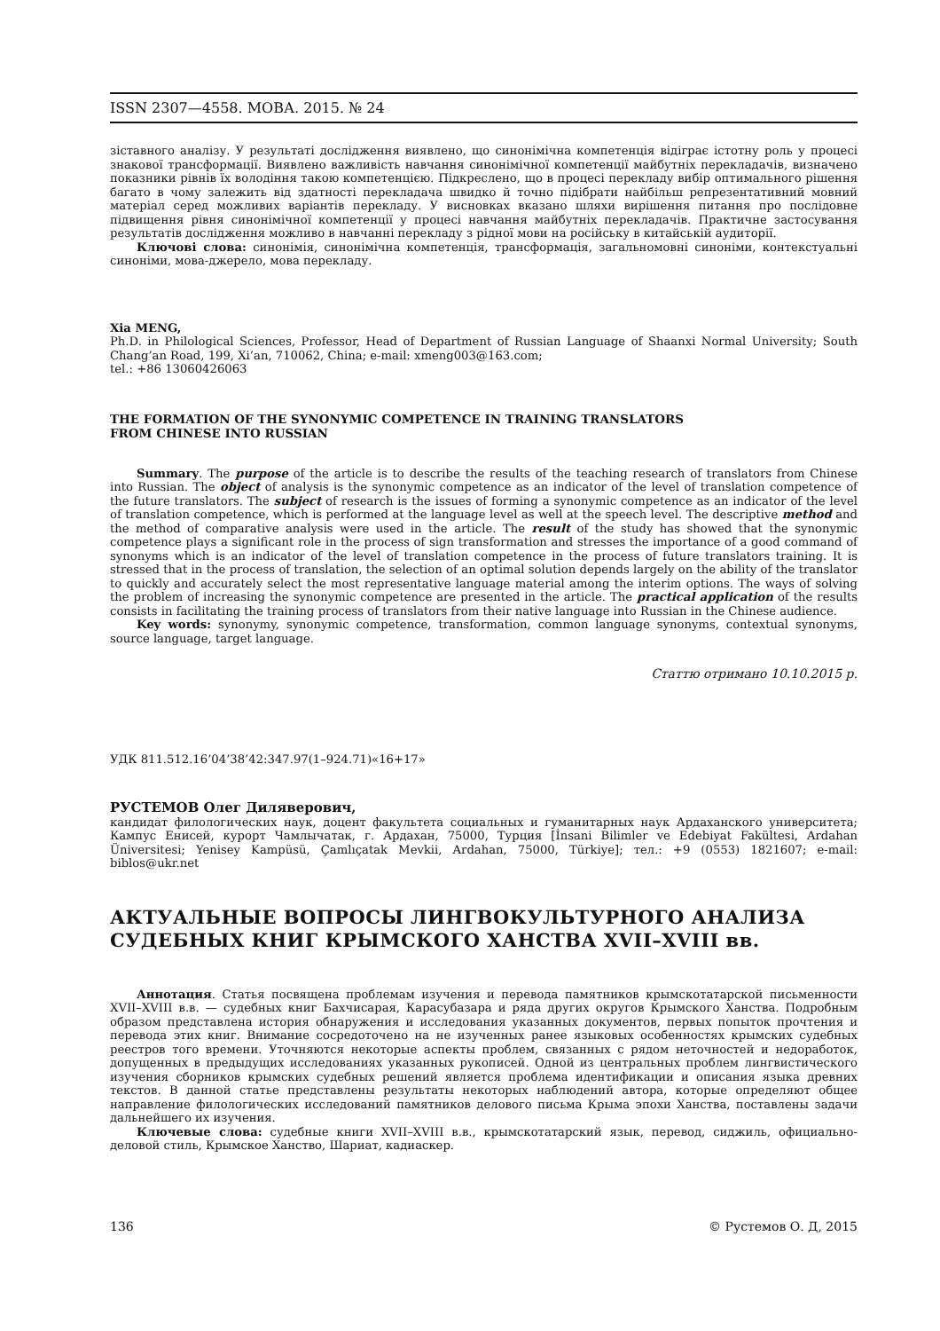ISSN 2307—4558. МОВА. 2015. № 24
зіставного аналізу. У результаті дослідження виявлено, що синонімічна компетенція відіграє істотну роль у процесі знакової трансформації. Виявлено важливість навчання синонімічної компетенції майбутніх перекладачів, визначено показники рівнів їх володіння такою компетенцією. Підкреслено, що в процесі перекладу вибір оптимального рішення багато в чому залежить від здатності перекладача швидко й точно підібрати найбільш репрезентативний мовний матеріал серед можливих варіантів перекладу. У висновках вказано шляхи вирішення питання про послідовне підвищення рівня синонімічної компетенції у процесі навчання майбутніх перекладачів. Практичне застосування результатів дослідження можливо в навчанні перекладу з рідної мови на російську в китайській аудиторії.
Ключові слова: синонімія, синонімічна компетенція, трансформація, загальномовні синоніми, контекстуальні синоніми, мова-джерело, мова перекладу.
Xia MENG,
Ph.D. in Philological Sciences, Professor, Head of Department of Russian Language of Shaanxi Normal University; South Chang’an Road, 199, Xi’an, 710062, China; e-mail: xmeng003@163.com;
tel.: +86 13060426063
THE FORMATION OF THE SYNONYMIC COMPETENCE IN TRAINING TRANSLATORS
FROM CHINESE INTO RUSSIAN
Summary. The purpose of the article is to describe the results of the teaching research of translators from Chinese into Russian. The object of analysis is the synonymic competence as an indicator of the level of translation competence of the future translators. The subject of research is the issues of forming a synonymic competence as an indicator of the level of translation competence, which is performed at the language level as well at the speech level. The descriptive method and the method of comparative analysis were used in the article. The result of the study has showed that the synonymic competence plays a significant role in the process of sign transformation and stresses the importance of a good command of synonyms which is an indicator of the level of translation competence in the process of future translators training. It is stressed that in the process of translation, the selection of an optimal solution depends largely on the ability of the translator to quickly and accurately select the most representative language material among the interim options. The ways of solving the problem of increasing the synonymic competence are presented in the article. The practical application of the results consists in facilitating the training process of translators from their native language into Russian in the Chinese audience.
Key words: synonymy, synonymic competence, transformation, common language synonyms, contextual synonyms, source language, target language.
Статтю отримано 10.10.2015 р.
УДК 811.512.16’04’38’42:347.97(1–924.71)«16+17»
РУСТЕМОВ Олег Диляверович,
кандидат филологических наук, доцент факультета социальных и гуманитарных наук Ардаханского университета; Кампус Енисей, курорт Чамлычатак, г. Ардахан, 75000, Турция [İnsani Bilimler ve Edebiyat Fakültesi, Ardahan Üniversitesi; Yenisey Kampüsü, Çamlıçatak Mevkii, Ardahan, 75000, Türkiye]; тел.: +9 (0553) 1821607; e-mail: biblos@ukr.net
АКТУАЛЬНЫЕ ВОПРОСЫ ЛИНГВОКУЛЬТУРНОГО АНАЛИЗА СУДЕБНЫХ КНИГ КРЫМСКОГО ХАНСТВА XVII–XVIII вв.
Аннотация. Статья посвящена проблемам изучения и перевода памятников крымскотатарской письменности XVII–XVIII в.в. — судебных книг Бахчисарая, Карасубазара и ряда других округов Крымского Ханства. Подробным образом представлена история обнаружения и исследования указанных документов, первых попыток прочтения и перевода этих книг. Внимание сосредоточено на не изученных ранее языковых особенностях крымских судебных реестров того времени. Уточняются некоторые аспекты проблем, связанных с рядом неточностей и недоработок, допущенных в предыдущих исследованиях указанных рукописей. Одной из центральных проблем лингвистического изучения сборников крымских судебных решений является проблема идентификации и описания языка древних текстов. В данной статье представлены результаты некоторых наблюдений автора, которые определяют общее направление филологических исследований памятников делового письма Крыма эпохи Ханства, поставлены задачи дальнейшего их изучения.
Ключевые слова: судебные книги XVII–XVIII в.в., крымскотатарский язык, перевод, сиджиль, официально-деловой стиль, Крымское Ханство, Шариат, кадиаскер.
136 © Рустемов О. Д, 2015